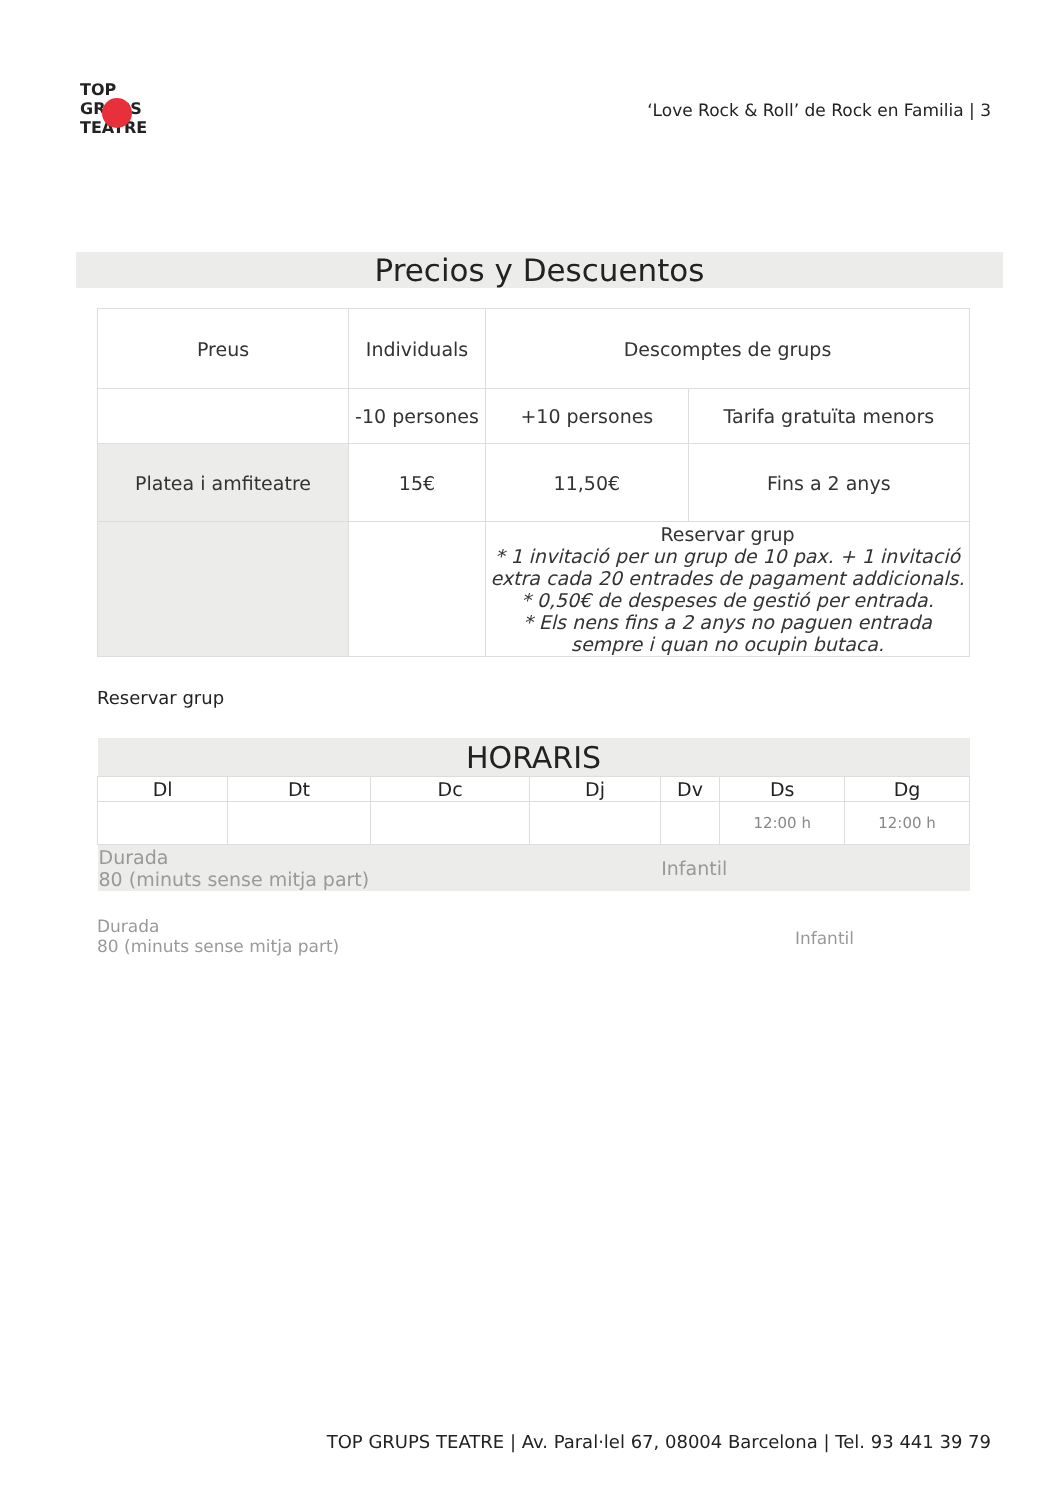TOP GRUPS TEATRE
‘Love Rock & Roll’ de Rock en Familia | 3
Precios y Descuentos
| Preus | Individuals | Descomptes de grups | |
| | -10 persones | +10 persones | Tarifa gratuïta menors |
| Platea i amfiteatre | 15€ | 11,50€ | Fins a 2 anys |
| | | Reservar grup * 1 invitació per un grup de 10 pax. + 1 invitació extra cada 20 entrades de pagament addicionals. * 0,50€ de despeses de gestió per entrada. * Els nens fins a 2 anys no paguen entrada sempre i quan no ocupin butaca. | |
Reservar grup
| HORARIS | | | | | | |
| --- | --- | --- | --- | --- | --- | --- |
| Dl | Dt | Dc | Dj | Dv | Ds | Dg |
| | | | | | 12:00 h | 12:00 h |
| Durada 80 (minuts sense mitja part) | | | | Infantil | | |
Durada
80 (minuts sense mitja part)
Infantil
TOP GRUPS TEATRE | Av. Paral·lel 67, 08004 Barcelona | Tel. 93 441 39 79